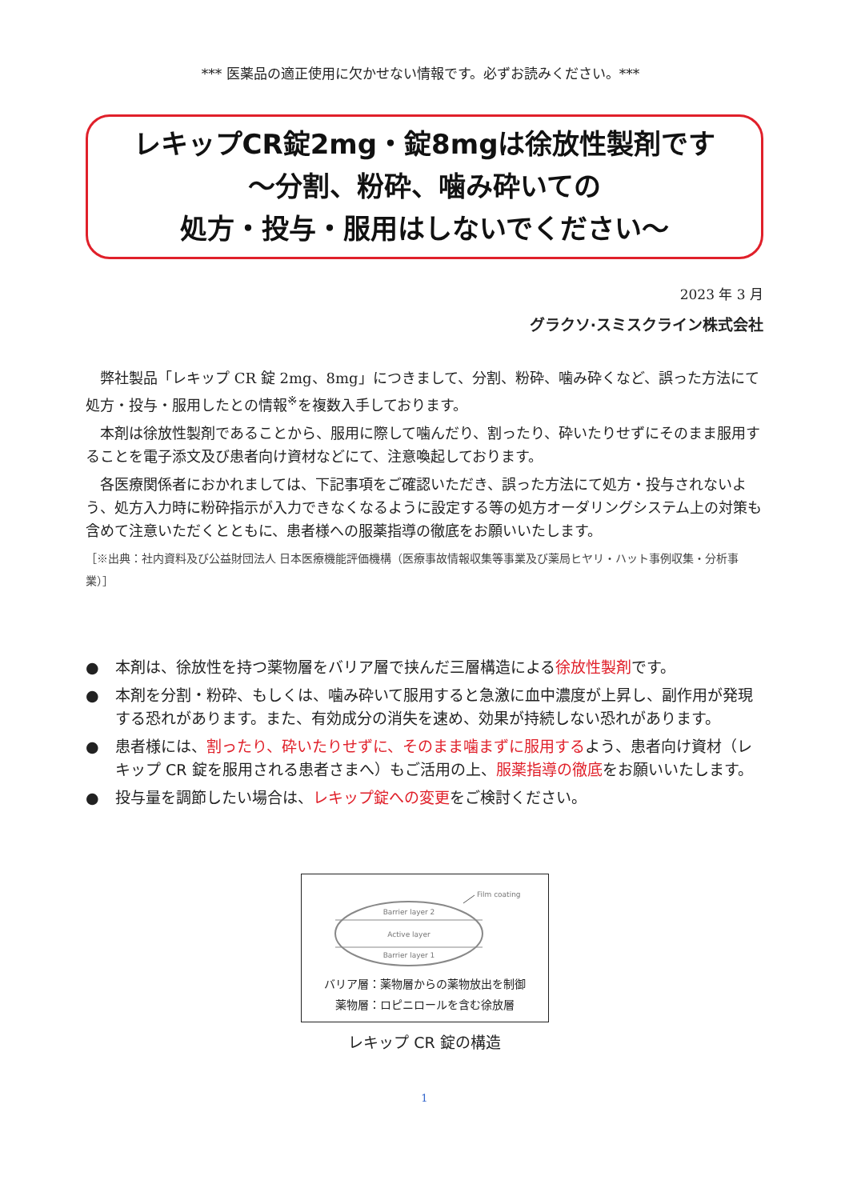*** 医薬品の適正使用に欠かせない情報です。必ずお読みください。***
レキップCR錠2mg・錠8mgは徐放性製剤です
～分割、粉砕、噛み砕いての
処方・投与・服用はしないでください～
2023 年 3 月
グラクソ·スミスクライン株式会社
弊社製品「レキップ CR 錠 2mg、8mg」につきまして、分割、粉砕、噛み砕くなど、誤った方法にて処方・投与・服用したとの情報<sup>※</sup>を複数入手しております。
本剤は徐放性製剤であることから、服用に際して噛んだり、割ったり、砕いたりせずにそのまま服用することを電子添文及び患者向け資材などにて、注意喚起しております。
各医療関係者におかれましては、下記事項をご確認いただき、誤った方法にて処方・投与されないよう、処方入力時に粉砕指示が入力できなくなるように設定する等の処方オーダリングシステム上の対策も含めて注意いただくとともに、患者様への服薬指導の徹底をお願いいたします。
［※出典：社内資料及び公益財団法人 日本医療機能評価機構（医療事故情報収集等事業及び薬局ヒヤリ・ハット事例収集・分析事業）］
● 本剤は、徐放性を持つ薬物層をバリア層で挟んだ三層構造による徐放性製剤です。
● 本剤を分割・粉砕、もしくは、噛み砕いて服用すると急激に血中濃度が上昇し、副作用が発現する恐れがあります。また、有効成分の消失を速め、効果が持続しない恐れがあります。
● 患者様には、割ったり、砕いたりせずに、そのまま噛まずに服用するよう、患者向け資材（レキップ CR 錠を服用される患者さまへ）もご活用の上、服薬指導の徹底をお願いいたします。
● 投与量を調節したい場合は、レキップ錠への変更をご検討ください。
Barrier layer 2
Active layer
Barrier layer 1
Film coating
バリア層：薬物層からの薬物放出を制御
薬物層：ロピニロールを含む徐放層
レキップ CR 錠の構造
1